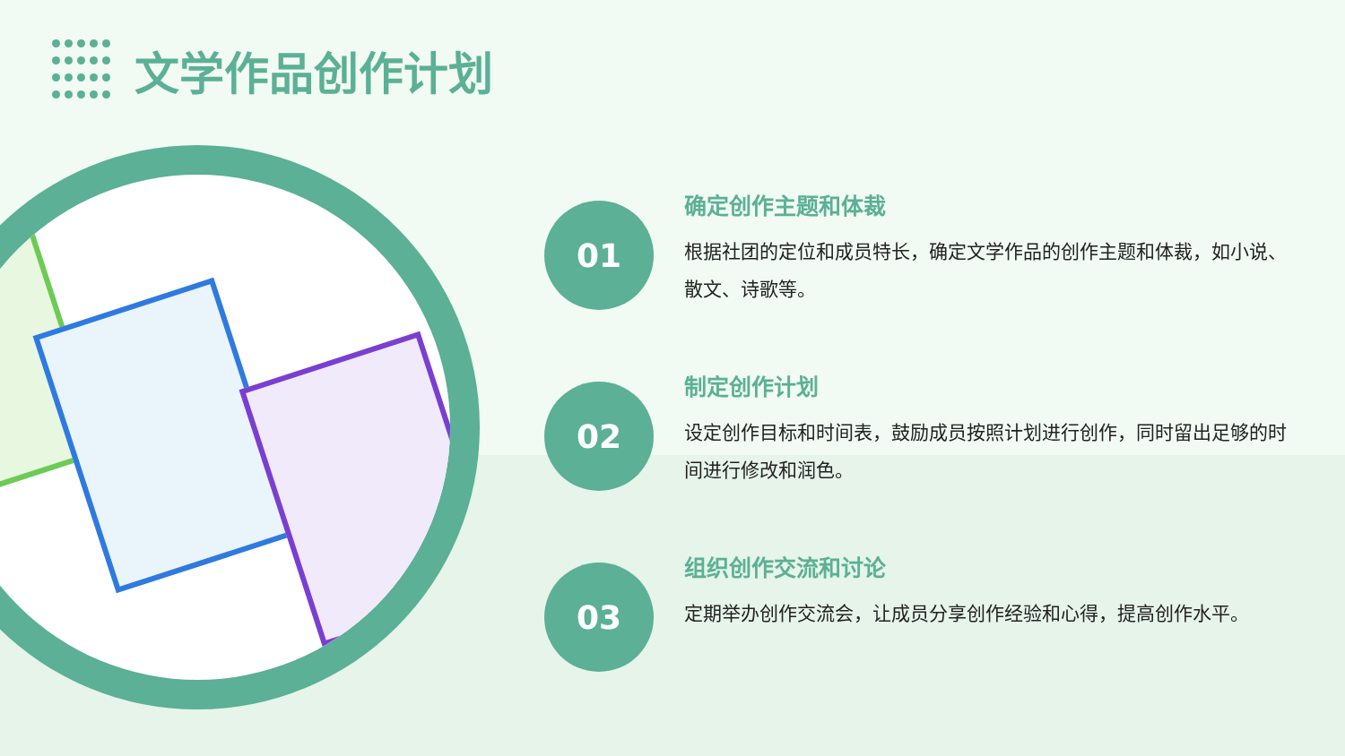文学作品创作计划
01
确定创作主题和体裁
根据社团的定位和成员特长，确定文学作品的创作主题和体裁，如小说、散文、诗歌等。
02
制定创作计划
设定创作目标和时间表，鼓励成员按照计划进行创作，同时留出足够的时间进行修改和润色。
03
组织创作交流和讨论
定期举办创作交流会，让成员分享创作经验和心得，提高创作水平。